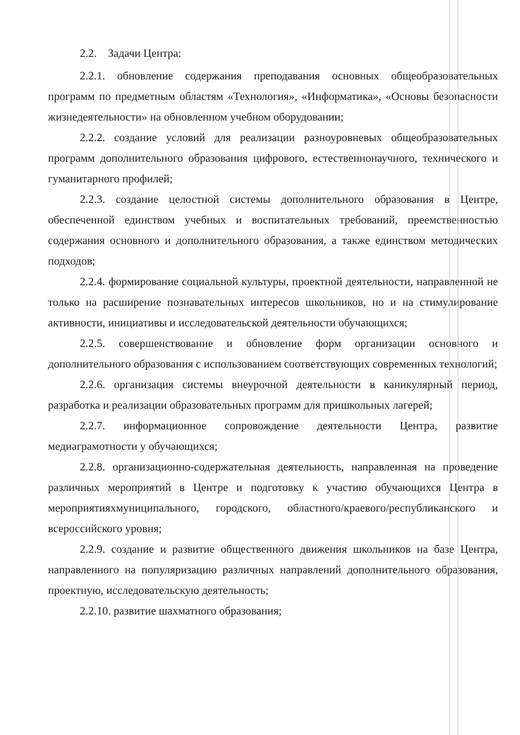2.2. Задачи Центра:
2.2.1. обновление содержания преподавания основных общеобразовательных программ по предметным областям «Технология», «Информатика», «Основы безопасности жизнедеятельности» на обновленном учебном оборудовании;
2.2.2. создание условий для реализации разноуровневых общеобразовательных программ дополнительного образования цифрового, естественнонаучного, технического и гуманитарного профилей;
2.2.3. создание целостной системы дополнительного образования в Центре, обеспеченной единством учебных и воспитательных требований, преемственностью содержания основного и дополнительного образования, а также единством методических подходов;
2.2.4. формирование социальной культуры, проектной деятельности, направленной не только на расширение познавательных интересов школьников, но и на стимулирование активности, инициативы и исследовательской деятельности обучающихся;
2.2.5. совершенствование и обновление форм организации основного и дополнительного образования с использованием соответствующих современных технологий;
2.2.6. организация системы внеурочной деятельности в каникулярный период, разработка и реализации образовательных программ для пришкольных лагерей;
2.2.7. информационное сопровождение деятельности Центра, развитие медиаграмотности у обучающихся;
2.2.8. организационно-содержательная деятельность, направленная на проведение различных мероприятий в Центре и подготовку к участию обучающихся Центра в мероприятияхмуниципального, городского, областного/краевого/республиканского и всероссийского уровня;
2.2.9. создание и развитие общественного движения школьников на базе Центра, направленного на популяризацию различных направлений дополнительного образования, проектную, исследовательскую деятельность;
2.2.10. развитие шахматного образования;